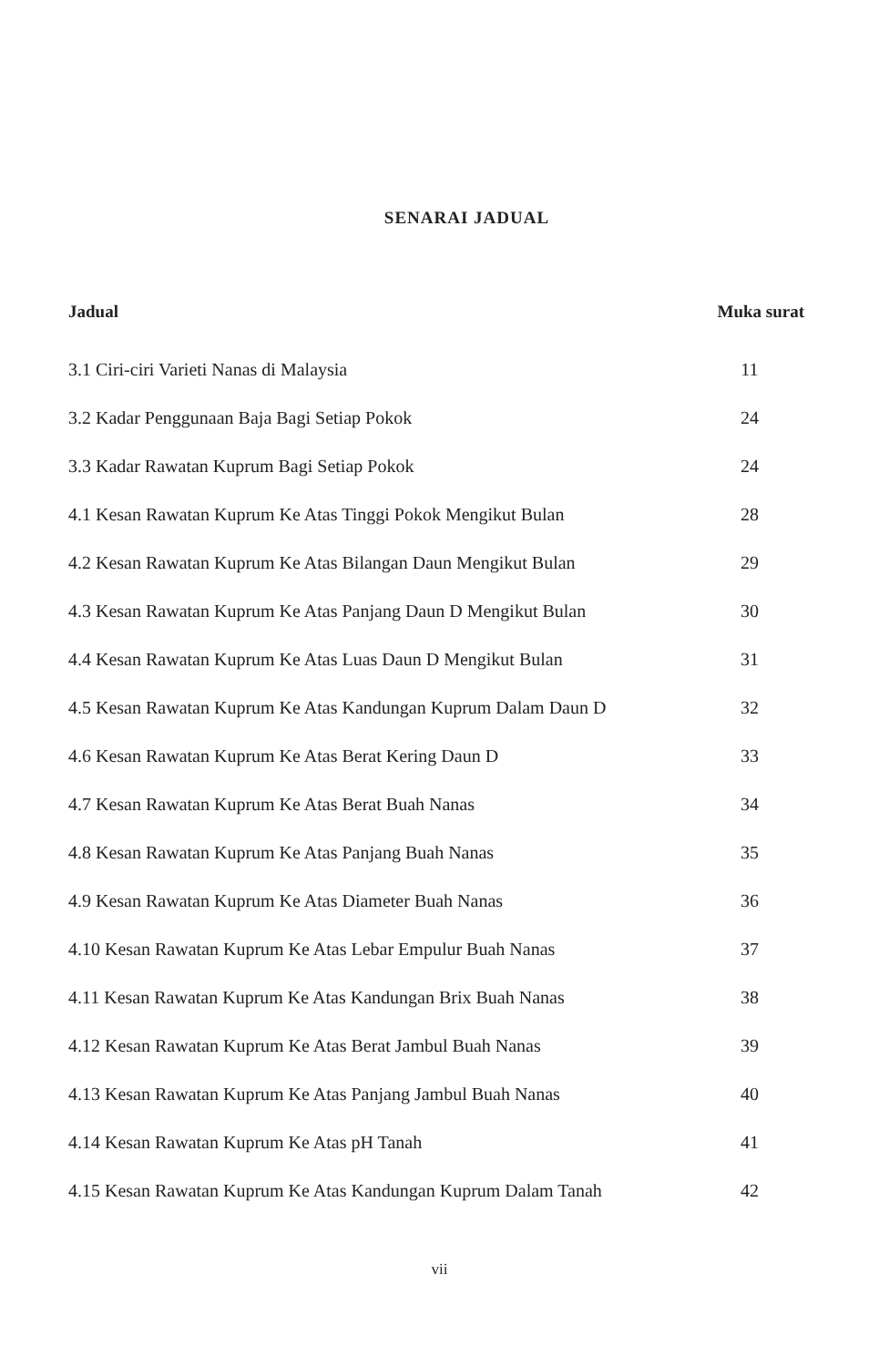SENARAI JADUAL
| Jadual | Muka surat |
| --- | --- |
| 3.1 Ciri-ciri Varieti Nanas di Malaysia | 11 |
| 3.2 Kadar Penggunaan Baja Bagi Setiap Pokok | 24 |
| 3.3 Kadar Rawatan Kuprum Bagi Setiap Pokok | 24 |
| 4.1 Kesan Rawatan Kuprum Ke Atas Tinggi Pokok Mengikut Bulan | 28 |
| 4.2 Kesan Rawatan Kuprum Ke Atas Bilangan Daun Mengikut Bulan | 29 |
| 4.3 Kesan Rawatan Kuprum Ke Atas Panjang Daun D Mengikut Bulan | 30 |
| 4.4 Kesan Rawatan Kuprum Ke Atas Luas Daun D Mengikut Bulan | 31 |
| 4.5 Kesan Rawatan Kuprum Ke Atas Kandungan Kuprum Dalam Daun D | 32 |
| 4.6 Kesan Rawatan Kuprum Ke Atas Berat Kering Daun D | 33 |
| 4.7 Kesan Rawatan Kuprum Ke Atas Berat Buah Nanas | 34 |
| 4.8 Kesan Rawatan Kuprum Ke Atas Panjang Buah Nanas | 35 |
| 4.9 Kesan Rawatan Kuprum Ke Atas Diameter Buah Nanas | 36 |
| 4.10 Kesan Rawatan Kuprum Ke Atas Lebar Empulur Buah Nanas | 37 |
| 4.11 Kesan Rawatan Kuprum Ke Atas Kandungan Brix Buah Nanas | 38 |
| 4.12 Kesan Rawatan Kuprum Ke Atas Berat Jambul Buah Nanas | 39 |
| 4.13 Kesan Rawatan Kuprum Ke Atas Panjang Jambul Buah Nanas | 40 |
| 4.14 Kesan Rawatan Kuprum Ke Atas pH Tanah | 41 |
| 4.15 Kesan Rawatan Kuprum Ke Atas Kandungan Kuprum Dalam Tanah | 42 |
vii